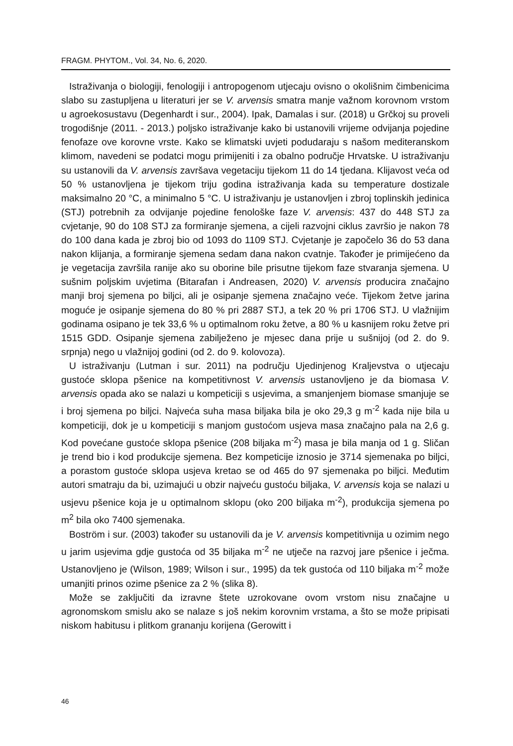FRAGM. PHYTOM., Vol. 34, No. 6, 2020.
Istraživanja o biologiji, fenologiji i antropogenom utjecaju ovisno o okolišnim čimbenicima slabo su zastupljena u literaturi jer se V. arvensis smatra manje važnom korovnom vrstom u agroekosustavu (Degenhardt i sur., 2004). Ipak, Damalas i sur. (2018) u Grčkoj su proveli trogodišnje (2011. - 2013.) poljsko istraživanje kako bi ustanovili vrijeme odvijanja pojedine fenofaze ove korovne vrste. Kako se klimatski uvjeti podudaraju s našom mediteranskom klimom, navedeni se podatci mogu primijeniti i za obalno područje Hrvatske. U istraživanju su ustanovili da V. arvensis završava vegetaciju tijekom 11 do 14 tjedana. Klijavost veća od 50 % ustanovljena je tijekom triju godina istraživanja kada su temperature dostizale maksimalno 20 °C, a minimalno 5 °C. U istraživanju je ustanovljen i zbroj toplinskih jedinica (STJ) potrebnih za odvijanje pojedine fenološke faze V. arvensis: 437 do 448 STJ za cvjetanje, 90 do 108 STJ za formiranje sjemena, a cijeli razvojni ciklus završio je nakon 78 do 100 dana kada je zbroj bio od 1093 do 1109 STJ. Cvjetanje je započelo 36 do 53 dana nakon klijanja, a formiranje sjemena sedam dana nakon cvatnje. Također je primijećeno da je vegetacija završila ranije ako su oborine bile prisutne tijekom faze stvaranja sjemena. U sušnim poljskim uvjetima (Bitarafan i Andreasen, 2020) V. arvensis producira značajno manji broj sjemena po biljci, ali je osipanje sjemena značajno veće. Tijekom žetve jarina moguće je osipanje sjemena do 80 % pri 2887 STJ, a tek 20 % pri 1706 STJ. U vlažnijim godinama osipano je tek 33,6 % u optimalnom roku žetve, a 80 % u kasnijem roku žetve pri 1515 GDD. Osipanje sjemena zabilježeno je mjesec dana prije u sušnijoj (od 2. do 9. srpnja) nego u vlažnijoj godini (od 2. do 9. kolovoza).
U istraživanju (Lutman i sur. 2011) na području Ujedinjenog Kraljevstva o utjecaju gustoće sklopa pšenice na kompetitivnost V. arvensis ustanovljeno je da biomasa V. arvensis opada ako se nalazi u kompeticiji s usjevima, a smanjenjem biomase smanjuje se i broj sjemena po biljci. Najveća suha masa biljaka bila je oko 29,3 g m<sup>-2</sup> kada nije bila u kompeticiji, dok je u kompeticiji s manjom gustoćom usjeva masa značajno pala na 2,6 g. Kod povećane gustoće sklopa pšenice (208 biljaka m<sup>-2</sup>) masa je bila manja od 1 g. Sličan je trend bio i kod produkcije sjemena. Bez kompeticije iznosio je 3714 sjemenaka po biljci, a porastom gustoće sklopa usjeva kretao se od 465 do 97 sjemenaka po biljci. Međutim autori smatraju da bi, uzimajući u obzir najveću gustoću biljaka, V. arvensis koja se nalazi u usjevu pšenice koja je u optimalnom sklopu (oko 200 biljaka m<sup>-2</sup>), produkcija sjemena po m<sup>2</sup> bila oko 7400 sjemenaka.
Boström i sur. (2003) također su ustanovili da je V. arvensis kompetitivnija u ozimim nego u jarim usjevima gdje gustoća od 35 biljaka m<sup>-2</sup> ne utječe na razvoj jare pšenice i ječma. Ustanovljeno je (Wilson, 1989; Wilson i sur., 1995) da tek gustoća od 110 biljaka m<sup>-2</sup> može umanjiti prinos ozime pšenice za 2 % (slika 8).
Može se zaključiti da izravne štete uzrokovane ovom vrstom nisu značajne u agronomskom smislu ako se nalaze s još nekim korovnim vrstama, a što se može pripisati niskom habitusu i plitkom grananju korijena (Gerowitt i
46